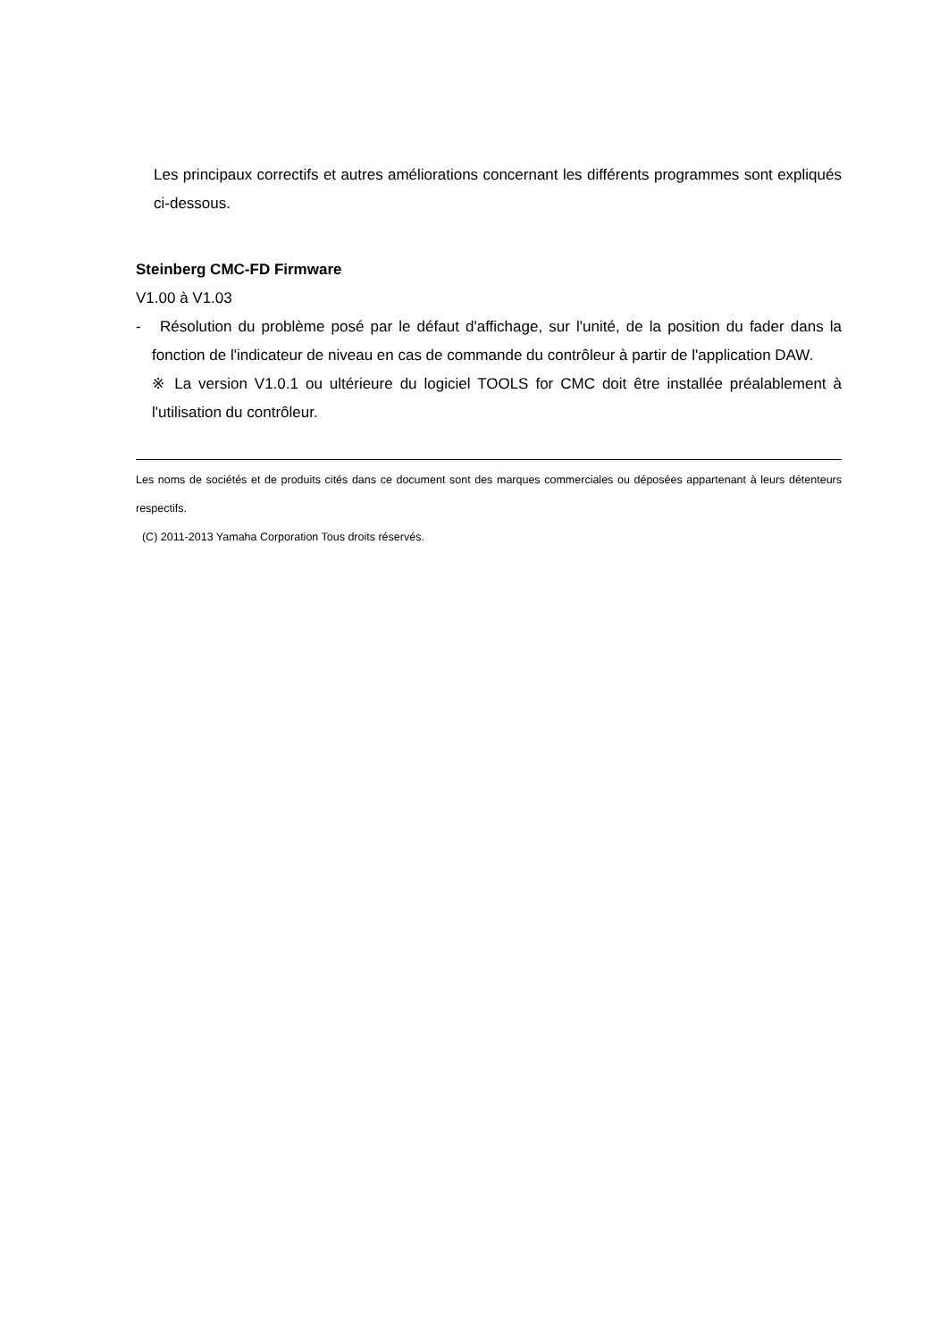Les principaux correctifs et autres améliorations concernant les différents programmes sont expliqués ci-dessous.
Steinberg CMC-FD Firmware
V1.00 à V1.03
- Résolution du problème posé par le défaut d'affichage, sur l'unité, de la position du fader dans la fonction de l'indicateur de niveau en cas de commande du contrôleur à partir de l'application DAW.
※ La version V1.0.1 ou ultérieure du logiciel TOOLS for CMC doit être installée préalablement à l'utilisation du contrôleur.
Les noms de sociétés et de produits cités dans ce document sont des marques commerciales ou déposées appartenant à leurs détenteurs respectifs.
(C) 2011-2013 Yamaha Corporation Tous droits réservés.